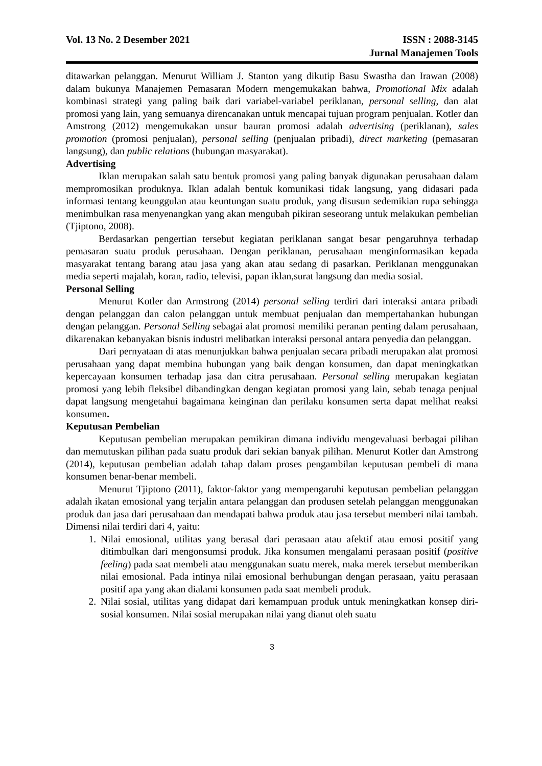Vol. 13 No. 2 Desember 2021 ISSN : 2088-3145
Jurnal Manajemen Tools
ditawarkan pelanggan. Menurut William J. Stanton yang dikutip Basu Swastha dan Irawan (2008) dalam bukunya Manajemen Pemasaran Modern mengemukakan bahwa, Promotional Mix adalah kombinasi strategi yang paling baik dari variabel-variabel periklanan, personal selling, dan alat promosi yang lain, yang semuanya direncanakan untuk mencapai tujuan program penjualan. Kotler dan Amstrong (2012) mengemukakan unsur bauran promosi adalah advertising (periklanan), sales promotion (promosi penjualan), personal selling (penjualan pribadi), direct marketing (pemasaran langsung), dan public relations (hubungan masyarakat).
Advertising
Iklan merupakan salah satu bentuk promosi yang paling banyak digunakan perusahaan dalam mempromosikan produknya. Iklan adalah bentuk komunikasi tidak langsung, yang didasari pada informasi tentang keunggulan atau keuntungan suatu produk, yang disusun sedemikian rupa sehingga menimbulkan rasa menyenangkan yang akan mengubah pikiran seseorang untuk melakukan pembelian (Tjiptono, 2008).
Berdasarkan pengertian tersebut kegiatan periklanan sangat besar pengaruhnya terhadap pemasaran suatu produk perusahaan. Dengan periklanan, perusahaan menginformasikan kepada masyarakat tentang barang atau jasa yang akan atau sedang di pasarkan. Periklanan menggunakan media seperti majalah, koran, radio, televisi, papan iklan,surat langsung dan media sosial.
Personal Selling
Menurut Kotler dan Armstrong (2014) personal selling terdiri dari interaksi antara pribadi dengan pelanggan dan calon pelanggan untuk membuat penjualan dan mempertahankan hubungan dengan pelanggan. Personal Selling sebagai alat promosi memiliki peranan penting dalam perusahaan, dikarenakan kebanyakan bisnis industri melibatkan interaksi personal antara penyedia dan pelanggan.
Dari pernyataan di atas menunjukkan bahwa penjualan secara pribadi merupakan alat promosi perusahaan yang dapat membina hubungan yang baik dengan konsumen, dan dapat meningkatkan kepercayaan konsumen terhadap jasa dan citra perusahaan. Personal selling merupakan kegiatan promosi yang lebih fleksibel dibandingkan dengan kegiatan promosi yang lain, sebab tenaga penjual dapat langsung mengetahui bagaimana keinginan dan perilaku konsumen serta dapat melihat reaksi konsumen.
Keputusan Pembelian
Keputusan pembelian merupakan pemikiran dimana individu mengevaluasi berbagai pilihan dan memutuskan pilihan pada suatu produk dari sekian banyak pilihan. Menurut Kotler dan Amstrong (2014), keputusan pembelian adalah tahap dalam proses pengambilan keputusan pembeli di mana konsumen benar-benar membeli.
Menurut Tjiptono (2011), faktor-faktor yang mempengaruhi keputusan pembelian pelanggan adalah ikatan emosional yang terjalin antara pelanggan dan produsen setelah pelanggan menggunakan produk dan jasa dari perusahaan dan mendapati bahwa produk atau jasa tersebut memberi nilai tambah. Dimensi nilai terdiri dari 4, yaitu:
1. Nilai emosional, utilitas yang berasal dari perasaan atau afektif atau emosi positif yang ditimbulkan dari mengonsumsi produk. Jika konsumen mengalami perasaan positif (positive feeling) pada saat membeli atau menggunakan suatu merek, maka merek tersebut memberikan nilai emosional. Pada intinya nilai emosional berhubungan dengan perasaan, yaitu perasaan positif apa yang akan dialami konsumen pada saat membeli produk.
2. Nilai sosial, utilitas yang didapat dari kemampuan produk untuk meningkatkan konsep diri-sosial konsumen. Nilai sosial merupakan nilai yang dianut oleh suatu
3